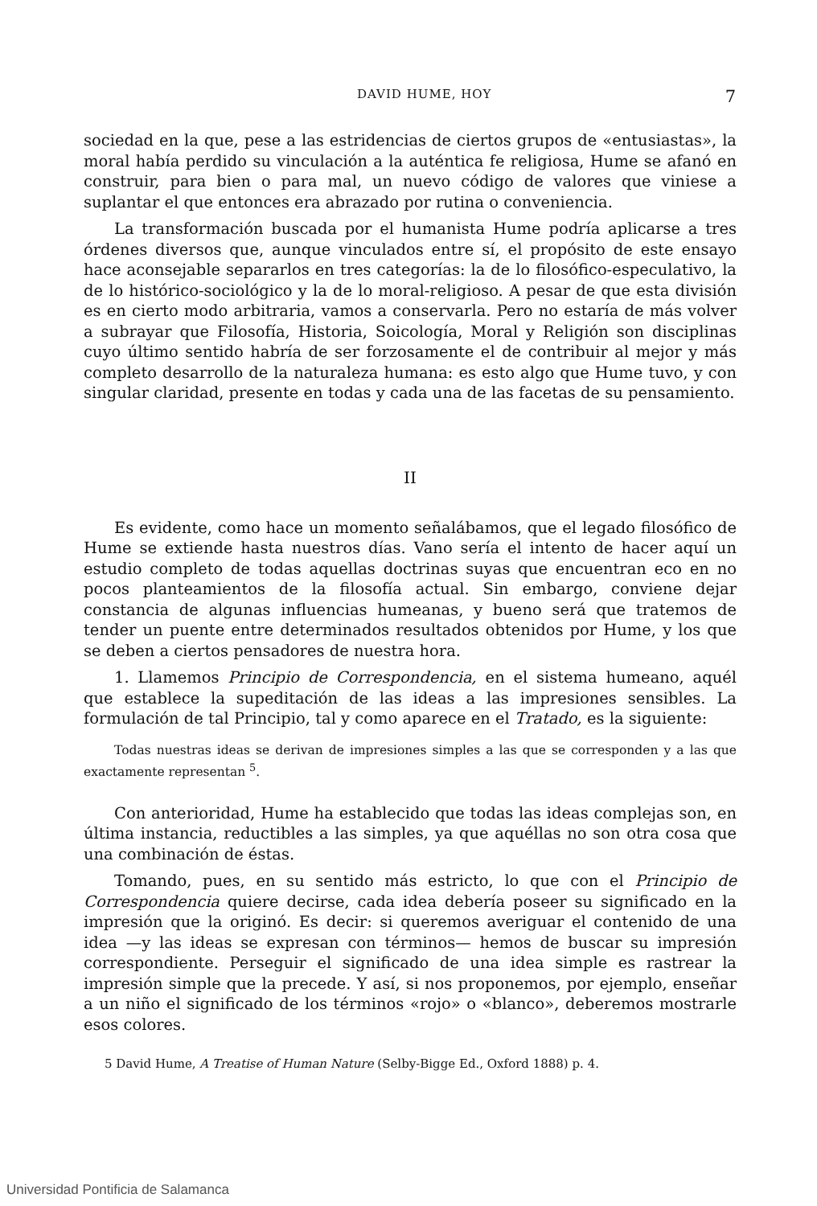DAVID HUME, HOY 7
sociedad en la que, pese a las estridencias de ciertos grupos de «entusiastas», la moral había perdido su vinculación a la auténtica fe religiosa, Hume se afanó en construir, para bien o para mal, un nuevo código de valores que viniese a suplantar el que entonces era abrazado por rutina o conveniencia.
La transformación buscada por el humanista Hume podría aplicarse a tres órdenes diversos que, aunque vinculados entre sí, el propósito de este ensayo hace aconsejable separarlos en tres categorías: la de lo filosófico-especulativo, la de lo histórico-sociológico y la de lo moral-religioso. A pesar de que esta división es en cierto modo arbitraria, vamos a conservarla. Pero no estaría de más volver a subrayar que Filosofía, Historia, Soicología, Moral y Religión son disciplinas cuyo último sentido habría de ser forzosamente el de contribuir al mejor y más completo desarrollo de la naturaleza humana: es esto algo que Hume tuvo, y con singular claridad, presente en todas y cada una de las facetas de su pensamiento.
II
Es evidente, como hace un momento señalábamos, que el legado filosófico de Hume se extiende hasta nuestros días. Vano sería el intento de hacer aquí un estudio completo de todas aquellas doctrinas suyas que encuentran eco en no pocos planteamientos de la filosofía actual. Sin embargo, conviene dejar constancia de algunas influencias humeanas, y bueno será que tratemos de tender un puente entre determinados resultados obtenidos por Hume, y los que se deben a ciertos pensadores de nuestra hora.
1. Llamemos Principio de Correspondencia, en el sistema humeano, aquél que establece la supeditación de las ideas a las impresiones sensibles. La formulación de tal Principio, tal y como aparece en el Tratado, es la siguiente:
Todas nuestras ideas se derivan de impresiones simples a las que se corresponden y a las que exactamente representan <sup>5</sup>.
Con anterioridad, Hume ha establecido que todas las ideas complejas son, en última instancia, reductibles a las simples, ya que aquéllas no son otra cosa que una combinación de éstas.
Tomando, pues, en su sentido más estricto, lo que con el Principio de Correspondencia quiere decirse, cada idea debería poseer su significado en la impresión que la originó. Es decir: si queremos averiguar el contenido de una idea —y las ideas se expresan con términos— hemos de buscar su impresión correspondiente. Perseguir el significado de una idea simple es rastrear la impresión simple que la precede. Y así, si nos proponemos, por ejemplo, enseñar a un niño el significado de los términos «rojo» o «blanco», deberemos mostrarle esos colores.
5 David Hume, A Treatise of Human Nature (Selby-Bigge Ed., Oxford 1888) p. 4.
Universidad Pontificia de Salamanca